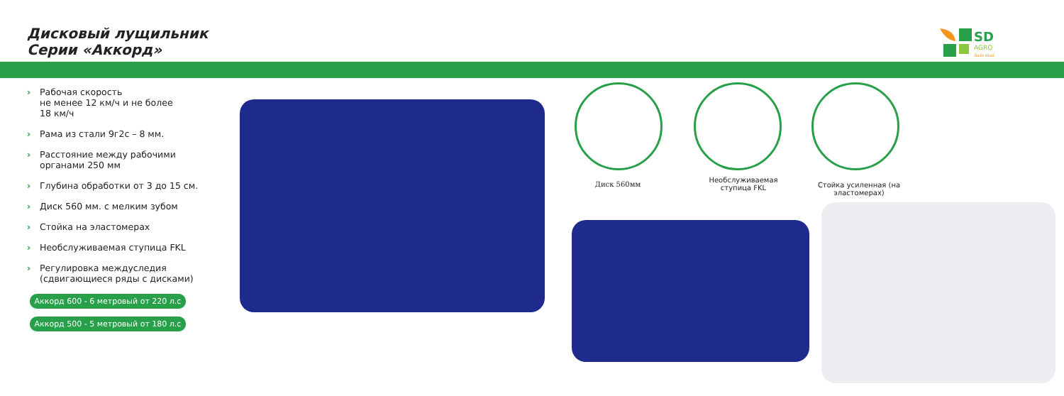Дисковый лущильник
Серии «Аккорд»
SD
AGRO
Safe deal
› Рабочая скорость
не менее 12 км/ч и не более
18 км/ч
› Рама из стали 9г2с – 8 мм.
› Расстояние между рабочими
органами 250 мм
› Глубина обработки от 3 до 15 см.
› Диск 560 мм. с мелким зубом
› Стойка на эластомерах
› Необслуживаемая ступица FKL
› Регулировка междуследия
(сдвигающиеся ряды с дисками)
Аккорд 600 - 6 метровый от 220 л.с
Аккорд 500 - 5 метровый от 180 л.с
Диск 560мм
Необслуживаемая ступица FKL
Стойка усиленная (на эластомерах)